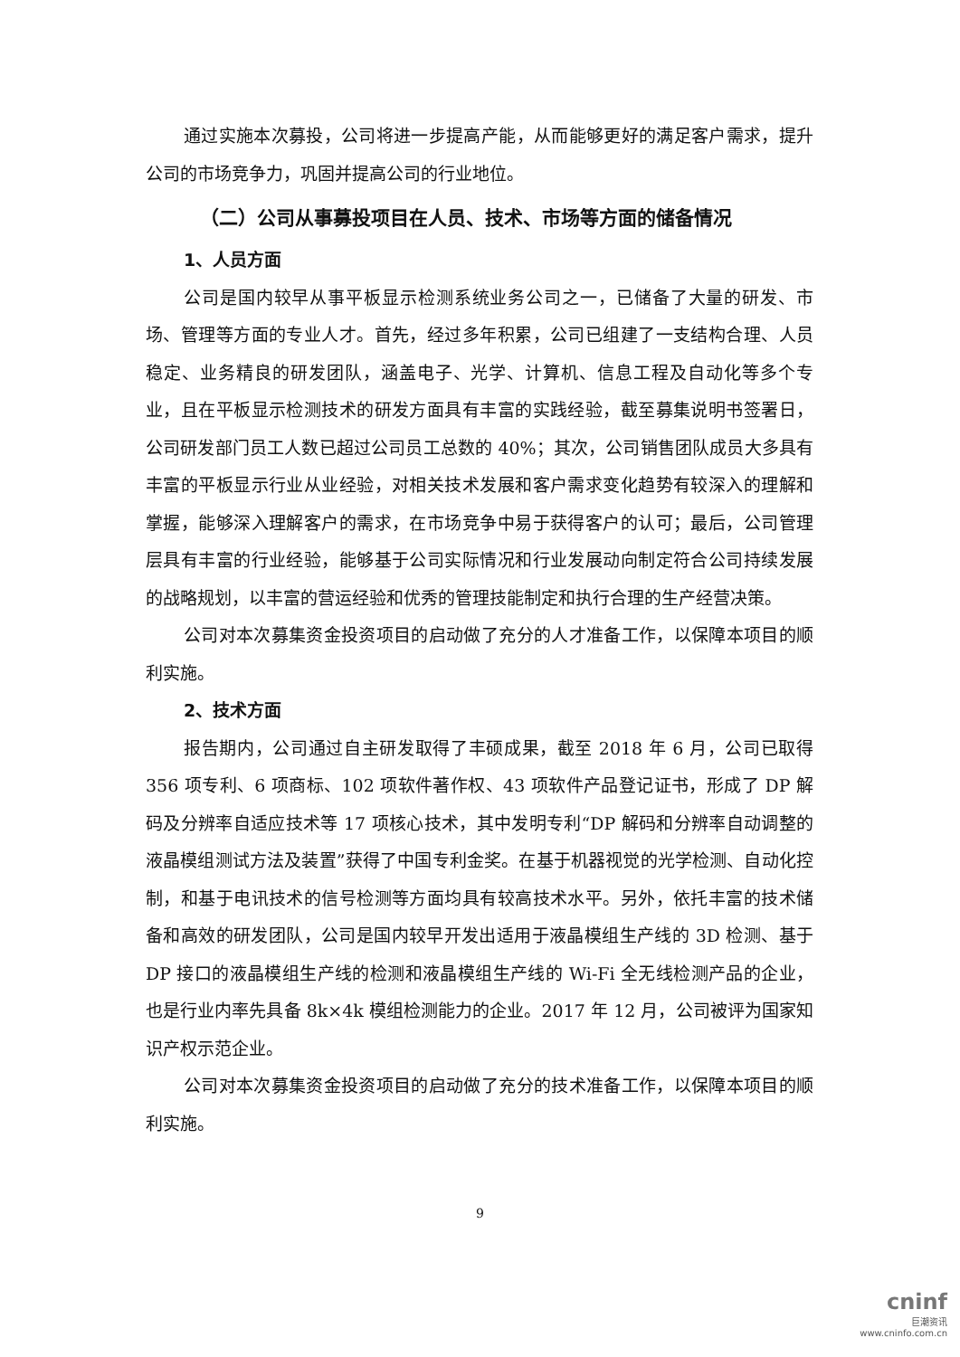通过实施本次募投，公司将进一步提高产能，从而能够更好的满足客户需求，提升公司的市场竞争力，巩固并提高公司的行业地位。
（二）公司从事募投项目在人员、技术、市场等方面的储备情况
1、人员方面
公司是国内较早从事平板显示检测系统业务公司之一，已储备了大量的研发、市场、管理等方面的专业人才。首先，经过多年积累，公司已组建了一支结构合理、人员稳定、业务精良的研发团队，涵盖电子、光学、计算机、信息工程及自动化等多个专业，且在平板显示检测技术的研发方面具有丰富的实践经验，截至募集说明书签署日，公司研发部门员工人数已超过公司员工总数的 40%；其次，公司销售团队成员大多具有丰富的平板显示行业从业经验，对相关技术发展和客户需求变化趋势有较深入的理解和掌握，能够深入理解客户的需求，在市场竞争中易于获得客户的认可；最后，公司管理层具有丰富的行业经验，能够基于公司实际情况和行业发展动向制定符合公司持续发展的战略规划，以丰富的营运经验和优秀的管理技能制定和执行合理的生产经营决策。
公司对本次募集资金投资项目的启动做了充分的人才准备工作，以保障本项目的顺利实施。
2、技术方面
报告期内，公司通过自主研发取得了丰硕成果，截至 2018 年 6 月，公司已取得 356 项专利、6 项商标、102 项软件著作权、43 项软件产品登记证书，形成了 DP 解码及分辨率自适应技术等 17 项核心技术，其中发明专利“DP 解码和分辨率自动调整的液晶模组测试方法及装置”获得了中国专利金奖。在基于机器视觉的光学检测、自动化控制，和基于电讯技术的信号检测等方面均具有较高技术水平。另外，依托丰富的技术储备和高效的研发团队，公司是国内较早开发出适用于液晶模组生产线的 3D 检测、基于 DP 接口的液晶模组生产线的检测和液晶模组生产线的 Wi-Fi 全无线检测产品的企业，也是行业内率先具备 8k×4k 模组检测能力的企业。2017 年 12 月，公司被评为国家知识产权示范企业。
公司对本次募集资金投资项目的启动做了充分的技术准备工作，以保障本项目的顺利实施。
9
cninf
巨潮资讯
www.cninfo.com.cn